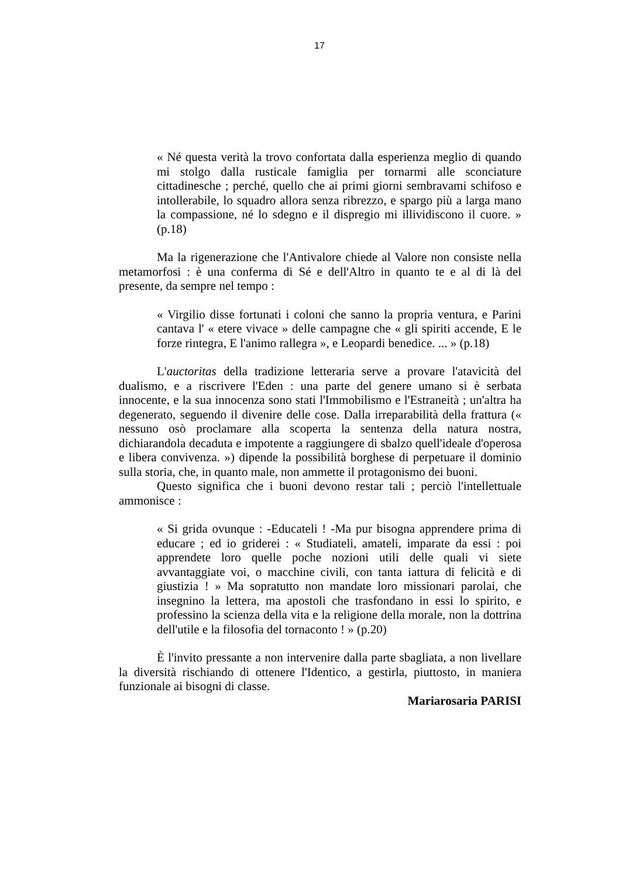17
« Né questa verità la trovo confortata dalla esperienza meglio di quando mi stolgo dalla rusticale famiglia per tornarmi alle sconciature cittadinesche ; perché, quello che ai primi giorni sembravami schifoso e intollerabile, lo squadro allora senza ribrezzo, e spargo più a larga mano la compassione, né lo sdegno e il dispregio mi illividiscono il cuore. » (p.18)
Ma la rigenerazione che l'Antivalore chiede al Valore non consiste nella metamorfosi : è una conferma di Sé e dell'Altro in quanto te e al di là del presente, da sempre nel tempo :
« Virgilio disse fortunati i coloni che sanno la propria ventura, e Parini cantava l' « etere vivace » delle campagne che « gli spiriti accende, E le forze rintegra, E l'animo rallegra », e Leopardi benedice. ... » (p.18)
L'auctoritas della tradizione letteraria serve a provare l'atavicità del dualismo, e a riscrivere l'Eden : una parte del genere umano si è serbata innocente, e la sua innocenza sono stati l'Immobilismo e l'Estraneità ; un'altra ha degenerato, seguendo il divenire delle cose. Dalla irreparabilità della frattura (« nessuno osò proclamare alla scoperta la sentenza della natura nostra, dichiarandola decaduta e impotente a raggiungere di sbalzo quell'ideale d'operosa e libera convivenza. ») dipende la possibilità borghese di perpetuare il dominio sulla storia, che, in quanto male, non ammette il protagonismo dei buoni.
Questo significa che i buoni devono restar tali ; perciò l'intellettuale ammonisce :
« Si grida ovunque : -Educateli ! -Ma pur bisogna apprendere prima di educare ; ed io griderei : « Studiateli, amateli, imparate da essi : poi apprendete loro quelle poche nozioni utili delle quali vi siete avvantaggiate voi, o macchine civili, con tanta iattura di felicità e di giustizia ! » Ma sopratutto non mandate loro missionari parolai, che insegnino la lettera, ma apostoli che trasfondano in essi lo spirito, e professino la scienza della vita e la religione della morale, non la dottrina dell'utile e la filosofia del tornaconto ! » (p.20)
È l'invito pressante a non intervenire dalla parte sbagliata, a non livellare la diversità rischiando di ottenere l'Identico, a gestirla, piuttosto, in maniera funzionale ai bisogni di classe.
Mariarosaria PARISI